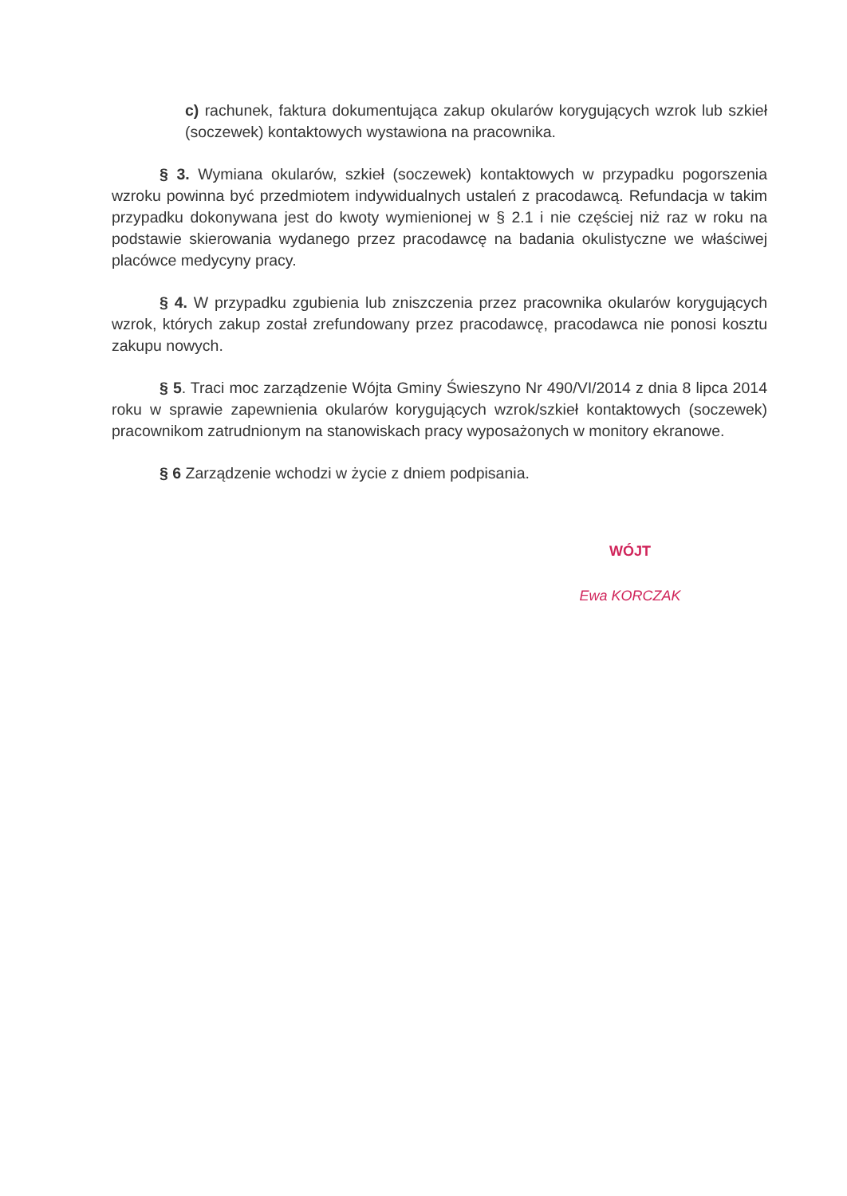c) rachunek, faktura dokumentująca zakup okularów korygujących wzrok lub szkieł (soczewek) kontaktowych wystawiona na pracownika.
§ 3. Wymiana okularów, szkieł (soczewek) kontaktowych w przypadku pogorszenia wzroku powinna być przedmiotem indywidualnych ustaleń z pracodawcą. Refundacja w takim przypadku dokonywana jest do kwoty wymienionej w § 2.1 i nie częściej niż raz w roku na podstawie skierowania wydanego przez pracodawcę na badania okulistyczne we właściwej placówce medycyny pracy.
§ 4. W przypadku zgubienia lub zniszczenia przez pracownika okularów korygujących wzrok, których zakup został zrefundowany przez pracodawcę, pracodawca nie ponosi kosztu zakupu nowych.
§ 5. Traci moc zarządzenie Wójta Gminy Świeszyno Nr 490/VI/2014 z dnia 8 lipca 2014 roku w sprawie zapewnienia okularów korygujących wzrok/szkieł kontaktowych (soczewek) pracownikom zatrudnionym na stanowiskach pracy wyposażonych w monitory ekranowe.
§ 6 Zarządzenie wchodzi w życie z dniem podpisania.
WÓJT
Ewa KORCZAK